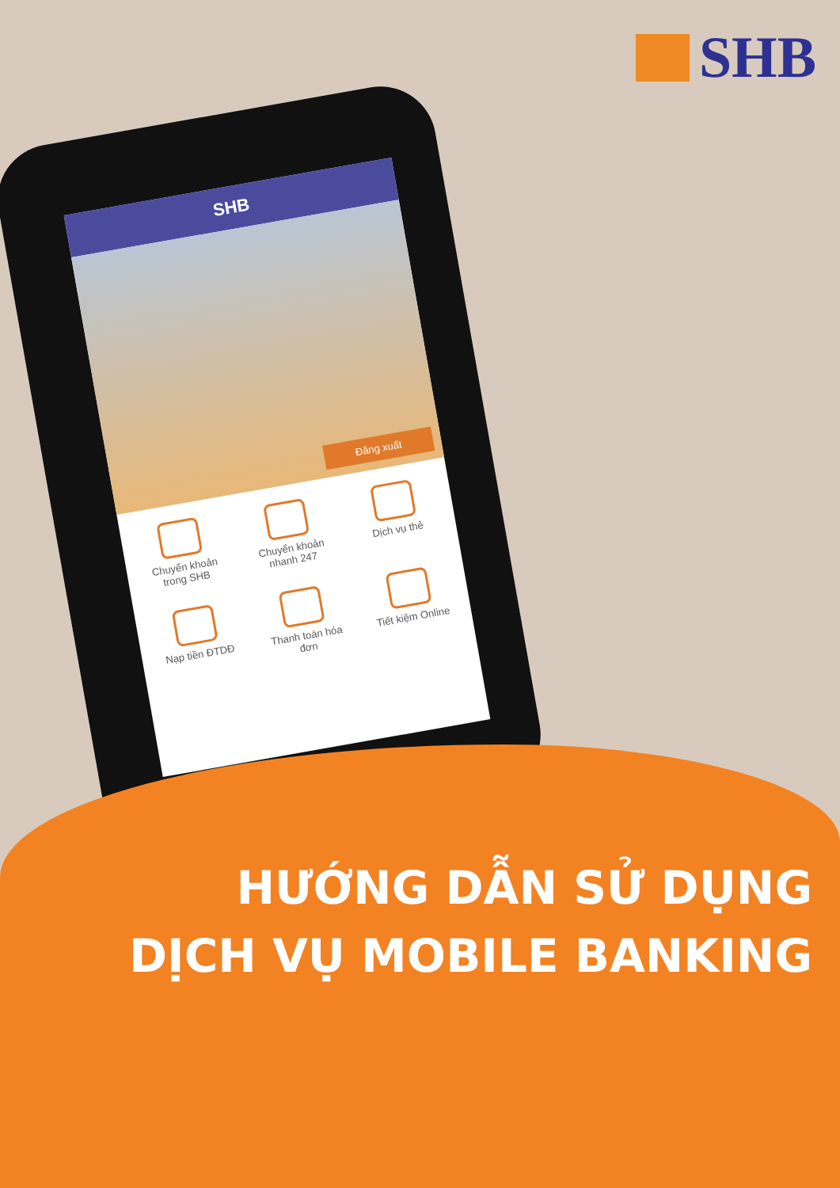SHB
SHB
Đăng xuất
Chuyển khoản trong SHB
Chuyển khoản nhanh 247
Dịch vụ thẻ
Nạp tiền ĐTDĐ
Thanh toán hóa đơn
Tiết kiệm Online
HƯỚNG DẪN SỬ DỤNG
DỊCH VỤ MOBILE BANKING